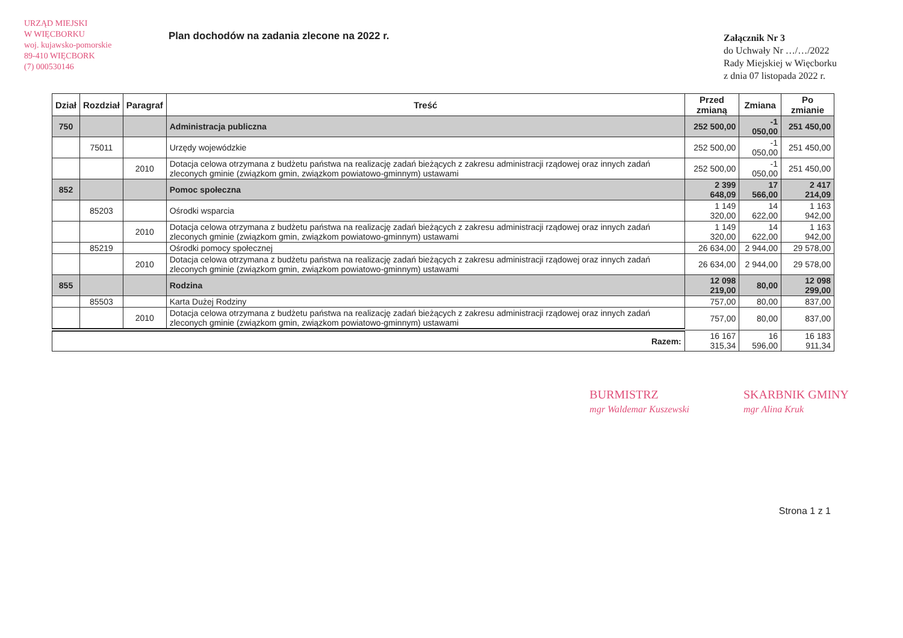URZĄD MIEJSKI
W WIĘCBORKU
woj. kujawsko-pomorskie
89-410 WIĘCBORK
(7) 000530146
Plan dochodów na zadania zlecone na 2022 r.
Załącznik Nr 3
do Uchwały Nr …/…/2022
Rady Miejskiej w Więcborku
z dnia 07 listopada 2022 r.
| Dział | Rozdział | Paragraf | Treść | Przed zmianą | Zmiana | Po zmianie |
| --- | --- | --- | --- | --- | --- | --- |
| 750 | | | Administracja publiczna | 252 500,00 | -1 050,00 | 251 450,00 |
| | 75011 | | Urzędy wojewódzkie | 252 500,00 | -1 050,00 | 251 450,00 |
| | | 2010 | Dotacja celowa otrzymana z budżetu państwa na realizację zadań bieżących z zakresu administracji rządowej oraz innych zadań zleconych gminie (związkom gmin, związkom powiatowo-gminnym) ustawami | 252 500,00 | -1 050,00 | 251 450,00 |
| 852 | | | Pomoc społeczna | 2 399 648,09 | 17 566,00 | 2 417 214,09 |
| | 85203 | | Ośrodki wsparcia | 1 149 320,00 | 14 622,00 | 1 163 942,00 |
| | | 2010 | Dotacja celowa otrzymana z budżetu państwa na realizację zadań bieżących z zakresu administracji rządowej oraz innych zadań zleconych gminie (związkom gmin, związkom powiatowo-gminnym) ustawami | 1 149 320,00 | 14 622,00 | 1 163 942,00 |
| | 85219 | | Ośrodki pomocy społecznej | 26 634,00 | 2 944,00 | 29 578,00 |
| | | 2010 | Dotacja celowa otrzymana z budżetu państwa na realizację zadań bieżących z zakresu administracji rządowej oraz innych zadań zleconych gminie (związkom gmin, związkom powiatowo-gminnym) ustawami | 26 634,00 | 2 944,00 | 29 578,00 |
| 855 | | | Rodzina | 12 098 219,00 | 80,00 | 12 098 299,00 |
| | 85503 | | Karta Dużej Rodziny | 757,00 | 80,00 | 837,00 |
| | | 2010 | Dotacja celowa otrzymana z budżetu państwa na realizację zadań bieżących z zakresu administracji rządowej oraz innych zadań zleconych gminie (związkom gmin, związkom powiatowo-gminnym) ustawami | 757,00 | 80,00 | 837,00 |
| Razem: | | | | 16 167 315,34 | 16 596,00 | 16 183 911,34 |
BURMISTRZ
mgr Waldemar Kuszewski
SKARBNIK GMINY
mgr Alina Kruk
Strona 1 z 1